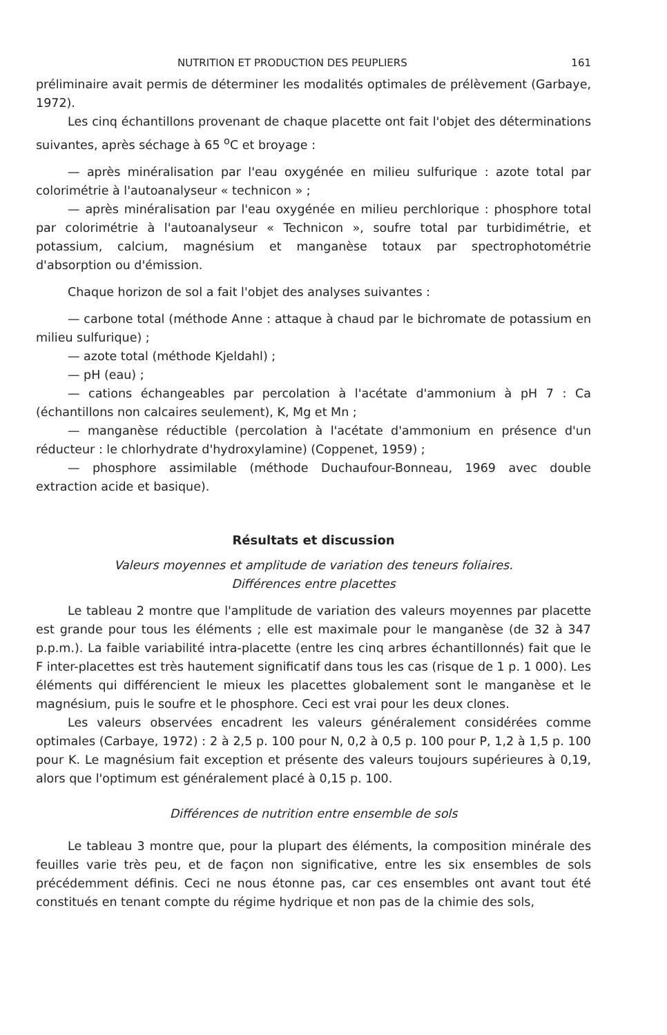NUTRITION ET PRODUCTION DES PEUPLIERS 161
préliminaire avait permis de déterminer les modalités optimales de prélèvement (Garbaye, 1972).
Les cinq échantillons provenant de chaque placette ont fait l'objet des détermina­tions suivantes, après séchage à 65 <sup>o</sup>C et broyage :
— après minéralisation par l'eau oxygénée en milieu sulfurique : azote total par colorimétrie à l'autoanalyseur « technicon » ;
— après minéralisation par l'eau oxygénée en milieu perchlorique : phosphore total par colorimétrie à l'autoanalyseur « Technicon », soufre total par turbidimétrie, et potassium, calcium, magnésium et manganèse totaux par spectrophotométrie d'absorption ou d'émission.
Chaque horizon de sol a fait l'objet des analyses suivantes :
— carbone total (méthode Anne : attaque à chaud par le bichromate de potas­sium en milieu sulfurique) ;
— azote total (méthode Kjeldahl) ;
— pH (eau) ;
— cations échangeables par percolation à l'acétate d'ammonium à pH 7 : Ca (échantillons non calcaires seulement), K, Mg et Mn ;
— manganèse réductible (percolation à l'acétate d'ammonium en présence d'un réducteur : le chlorhydrate d'hydroxylamine) (Coppenet, 1959) ;
— phosphore assimilable (méthode Duchaufour-Bonneau, 1969 avec double extraction acide et basique).
Résultats et discussion
Valeurs moyennes et amplitude de variation des teneurs foliaires.
Différences entre placettes
Le tableau 2 montre que l'amplitude de variation des valeurs moyennes par placette est grande pour tous les éléments ; elle est maximale pour le manganèse (de 32 à 347 p.p.m.). La faible variabilité intra-placette (entre les cinq arbres échantil­lonnés) fait que le F inter-placettes est très hautement significatif dans tous les cas (risque de 1 p. 1 000). Les éléments qui différencient le mieux les placettes globalement sont le manganèse et le magnésium, puis le soufre et le phosphore. Ceci est vrai pour les deux clones.
Les valeurs observées encadrent les valeurs généralement considérées comme optimales (Carbaye, 1972) : 2 à 2,5 p. 100 pour N, 0,2 à 0,5 p. 100 pour P, 1,2 à 1,5 p. 100 pour K. Le magnésium fait exception et présente des valeurs toujours supérieures à 0,19, alors que l'optimum est généralement placé à 0,15 p. 100.
Différences de nutrition entre ensemble de sols
Le tableau 3 montre que, pour la plupart des éléments, la composition minérale des feuilles varie très peu, et de façon non significative, entre les six ensembles de sols précédemment définis. Ceci ne nous étonne pas, car ces ensembles ont avant tout été constitués en tenant compte du régime hydrique et non pas de la chimie des sols,